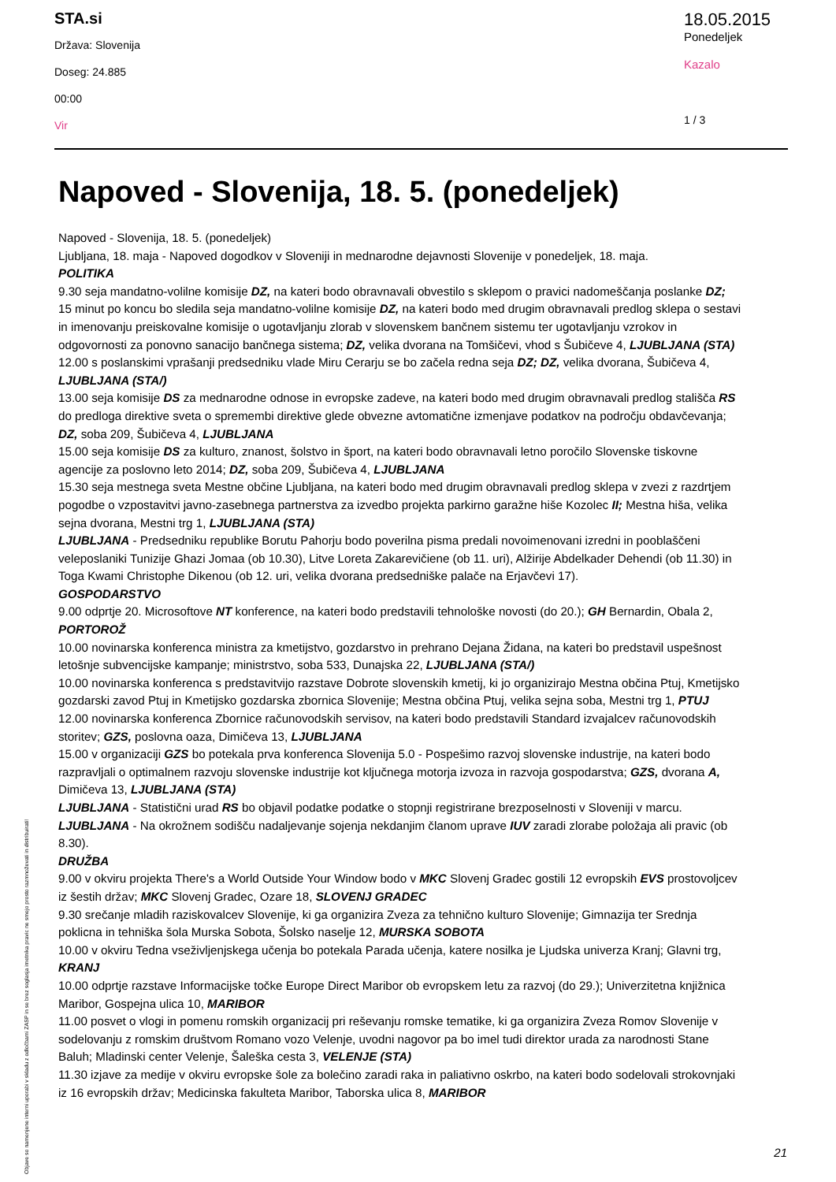STA.si
Država: Slovenija
Doseg: 24.885
00:00
Vir
18.05.2015
Ponedeljek
Kazalo
1 / 3
Napoved - Slovenija, 18. 5. (ponedeljek)
Napoved - Slovenija, 18. 5. (ponedeljek)
Ljubljana, 18. maja - Napoved dogodkov v Sloveniji in mednarodne dejavnosti Slovenije v ponedeljek, 18. maja.
POLITIKA
9.30 seja mandatno-volilne komisije DZ, na kateri bodo obravnavali obvestilo s sklepom o pravici nadomeščanja poslanke DZ; 15 minut po koncu bo sledila seja mandatno-volilne komisije DZ, na kateri bodo med drugim obravnavali predlog sklepa o sestavi in imenovanju preiskovalne komisije o ugotavljanju zlorab v slovenskem bančnem sistemu ter ugotavljanju vzrokov in odgovornosti za ponovno sanacijo bančnega sistema; DZ, velika dvorana na Tomšičevi, vhod s Šubičeve 4, LJUBLJANA (STA)
12.00 s poslanskimi vprašanji predsedniku vlade Miru Cerarju se bo začela redna seja DZ; DZ, velika dvorana, Šubičeva 4, LJUBLJANA (STA/)
13.00 seja komisije DS za mednarodne odnose in evropske zadeve, na kateri bodo med drugim obravnavali predlog stališča RS do predloga direktive sveta o spremembi direktive glede obvezne avtomatične izmenjave podatkov na področju obdavčevanja; DZ, soba 209, Šubičeva 4, LJUBLJANA
15.00 seja komisije DS za kulturo, znanost, šolstvo in šport, na kateri bodo obravnavali letno poročilo Slovenske tiskovne agencije za poslovno leto 2014; DZ, soba 209, Šubičeva 4, LJUBLJANA
15.30 seja mestnega sveta Mestne občine Ljubljana, na kateri bodo med drugim obravnavali predlog sklepa v zvezi z razdrtjem pogodbe o vzpostavitvi javno-zasebnega partnerstva za izvedbo projekta parkirno garažne hiše Kozolec II; Mestna hiša, velika sejna dvorana, Mestni trg 1, LJUBLJANA (STA)
LJUBLJANA - Predsedniku republike Borutu Pahorju bodo poverilna pisma predali novoimenovani izredni in pooblaščeni veleposlaniki Tunizije Ghazi Jomaa (ob 10.30), Litve Loreta Zakarevičiene (ob 11. uri), Alžirije Abdelkader Dehendi (ob 11.30) in Toga Kwami Christophe Dikenou (ob 12. uri, velika dvorana predsedniške palače na Erjavčevi 17).
GOSPODARSTVO
9.00 odprtje 20. Microsoftove NT konference, na kateri bodo predstavili tehnološke novosti (do 20.); GH Bernardin, Obala 2, PORTOROŽ
10.00 novinarska konferenca ministra za kmetijstvo, gozdarstvo in prehrano Dejana Židana, na kateri bo predstavil uspešnost letošnje subvencijske kampanje; ministrstvo, soba 533, Dunajska 22, LJUBLJANA (STA/)
10.00 novinarska konferenca s predstavitvijo razstave Dobrote slovenskih kmetij, ki jo organizirajo Mestna občina Ptuj, Kmetijsko gozdarski zavod Ptuj in Kmetijsko gozdarska zbornica Slovenije; Mestna občina Ptuj, velika sejna soba, Mestni trg 1, PTUJ
12.00 novinarska konferenca Zbornice računovodskih servisov, na kateri bodo predstavili Standard izvajalcev računovodskih storitev; GZS, poslovna oaza, Dimičeva 13, LJUBLJANA
15.00 v organizaciji GZS bo potekala prva konferenca Slovenija 5.0 - Pospešimo razvoj slovenske industrije, na kateri bodo razpravljali o optimalnem razvoju slovenske industrije kot ključnega motorja izvoza in razvoja gospodarstva; GZS, dvorana A, Dimičeva 13, LJUBLJANA (STA)
LJUBLJANA - Statistični urad RS bo objavil podatke podatke o stopnji registrirane brezposelnosti v Sloveniji v marcu.
LJUBLJANA - Na okrožnem sodišču nadaljevanje sojenja nekdanjim članom uprave IUV zaradi zlorabe položaja ali pravic (ob 8.30).
DRUŽBA
9.00 v okviru projekta There's a World Outside Your Window bodo v MKC Slovenj Gradec gostili 12 evropskih EVS prostovoljcev iz šestih držav; MKC Slovenj Gradec, Ozare 18, SLOVENJ GRADEC
9.30 srečanje mladih raziskovalcev Slovenije, ki ga organizira Zveza za tehnično kulturo Slovenije; Gimnazija ter Srednja poklicna in tehniška šola Murska Sobota, Šolsko naselje 12, MURSKA SOBOTA
10.00 v okviru Tedna vseživljenjskega učenja bo potekala Parada učenja, katere nosilka je Ljudska univerza Kranj; Glavni trg, KRANJ
10.00 odprtje razstave Informacijske točke Europe Direct Maribor ob evropskem letu za razvoj (do 29.); Univerzitetna knjižnica Maribor, Gospejna ulica 10, MARIBOR
11.00 posvet o vlogi in pomenu romskih organizacij pri reševanju romske tematike, ki ga organizira Zveza Romov Slovenije v sodelovanju z romskim društvom Romano vozo Velenje, uvodni nagovor pa bo imel tudi direktor urada za narodnosti Stane Baluh; Mladinski center Velenje, Šaleška cesta 3, VELENJE (STA)
11.30 izjave za medije v okviru evropske šole za bolečino zaradi raka in paliativno oskrbo, na kateri bodo sodelovali strokovnjaki iz 16 evropskih držav; Medicinska fakulteta Maribor, Taborska ulica 8, MARIBOR
Objave so namenjene interni uporabi v skladu z odločbami ZASP in se brez soglasja imetnika pravic ne smejo prosto razmnoževati in distribuirati!
21